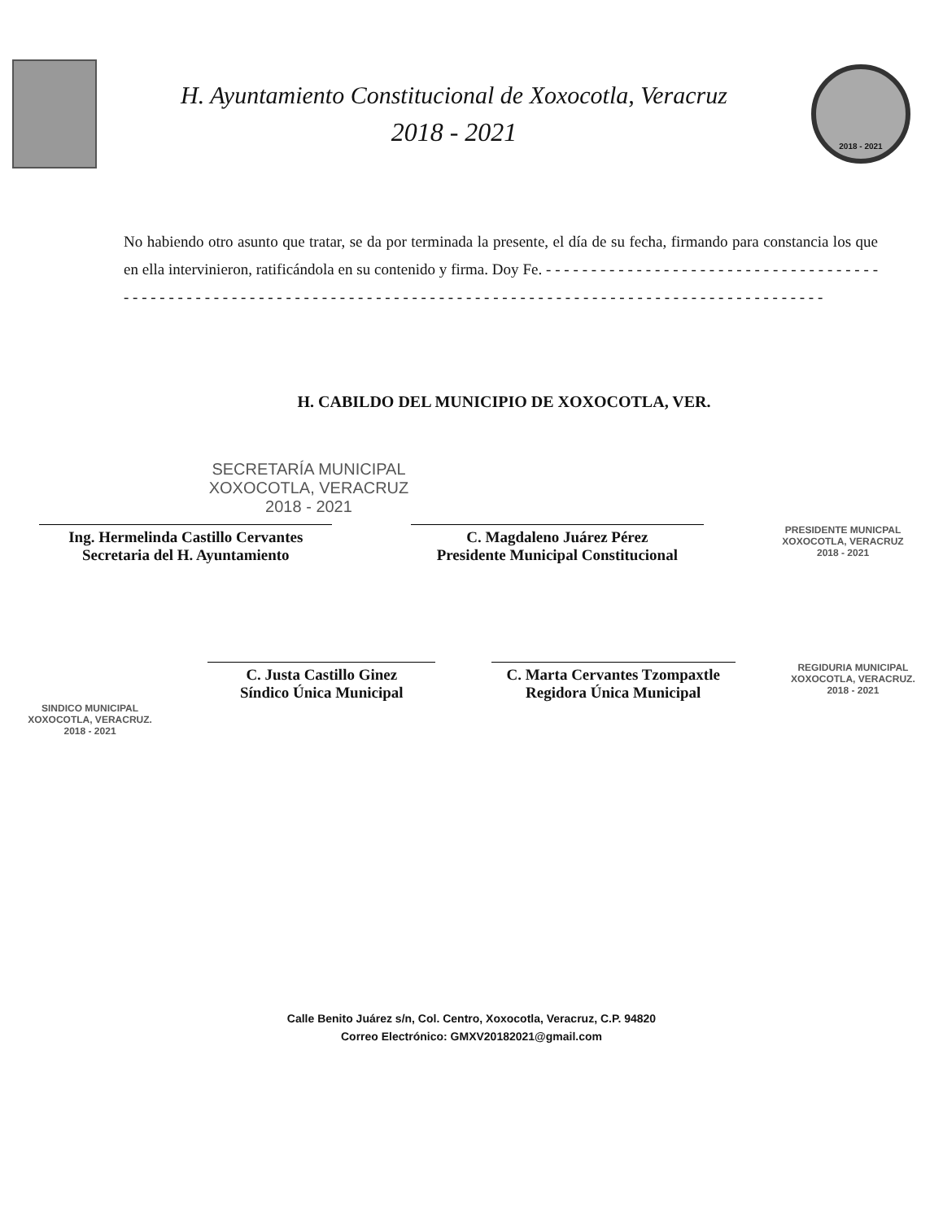H. Ayuntamiento Constitucional de Xoxocotla, Veracruz
2018 - 2021
2018 - 2021
No habiendo otro asunto que tratar, se da por terminada la presente, el día de su fecha, firmando para constancia los que en ella intervinieron, ratificándola en su contenido y firma. Doy Fe. - - - - - - - - - - - - - - - - - - - - - - - - - - - - - - - - - - - - - - - - - - - - - - - - - - - - - - - - - - - - - - - - - - - - - - - - - - - - - - - - - - - - - - - - - - - - - - - - - - - - - - - - - - - - - - - - - - -
H. CABILDO DEL MUNICIPIO DE XOXOCOTLA, VER.
SECRETARÍA MUNICIPAL
XOXOCOTLA, VERACRUZ
2018 - 2021
Ing. Hermelinda Castillo Cervantes
Secretaria del H. Ayuntamiento
C. Magdaleno Juárez Pérez
Presidente Municipal Constitucional
PRESIDENTE MUNICPAL
XOXOCOTLA, VERACRUZ
2018 - 2021
SINDICO MUNICIPAL
XOXOCOTLA, VERACRUZ.
2018 - 2021
C. Justa Castillo Ginez
Síndico Única Municipal
C. Marta Cervantes Tzompaxtle
Regidora Única Municipal
REGIDURIA MUNICIPAL
XOXOCOTLA, VERACRUZ.
2018 - 2021
Calle Benito Juárez s/n, Col. Centro, Xoxocotla, Veracruz, C.P. 94820
Correo Electrónico: GMXV20182021@gmail.com